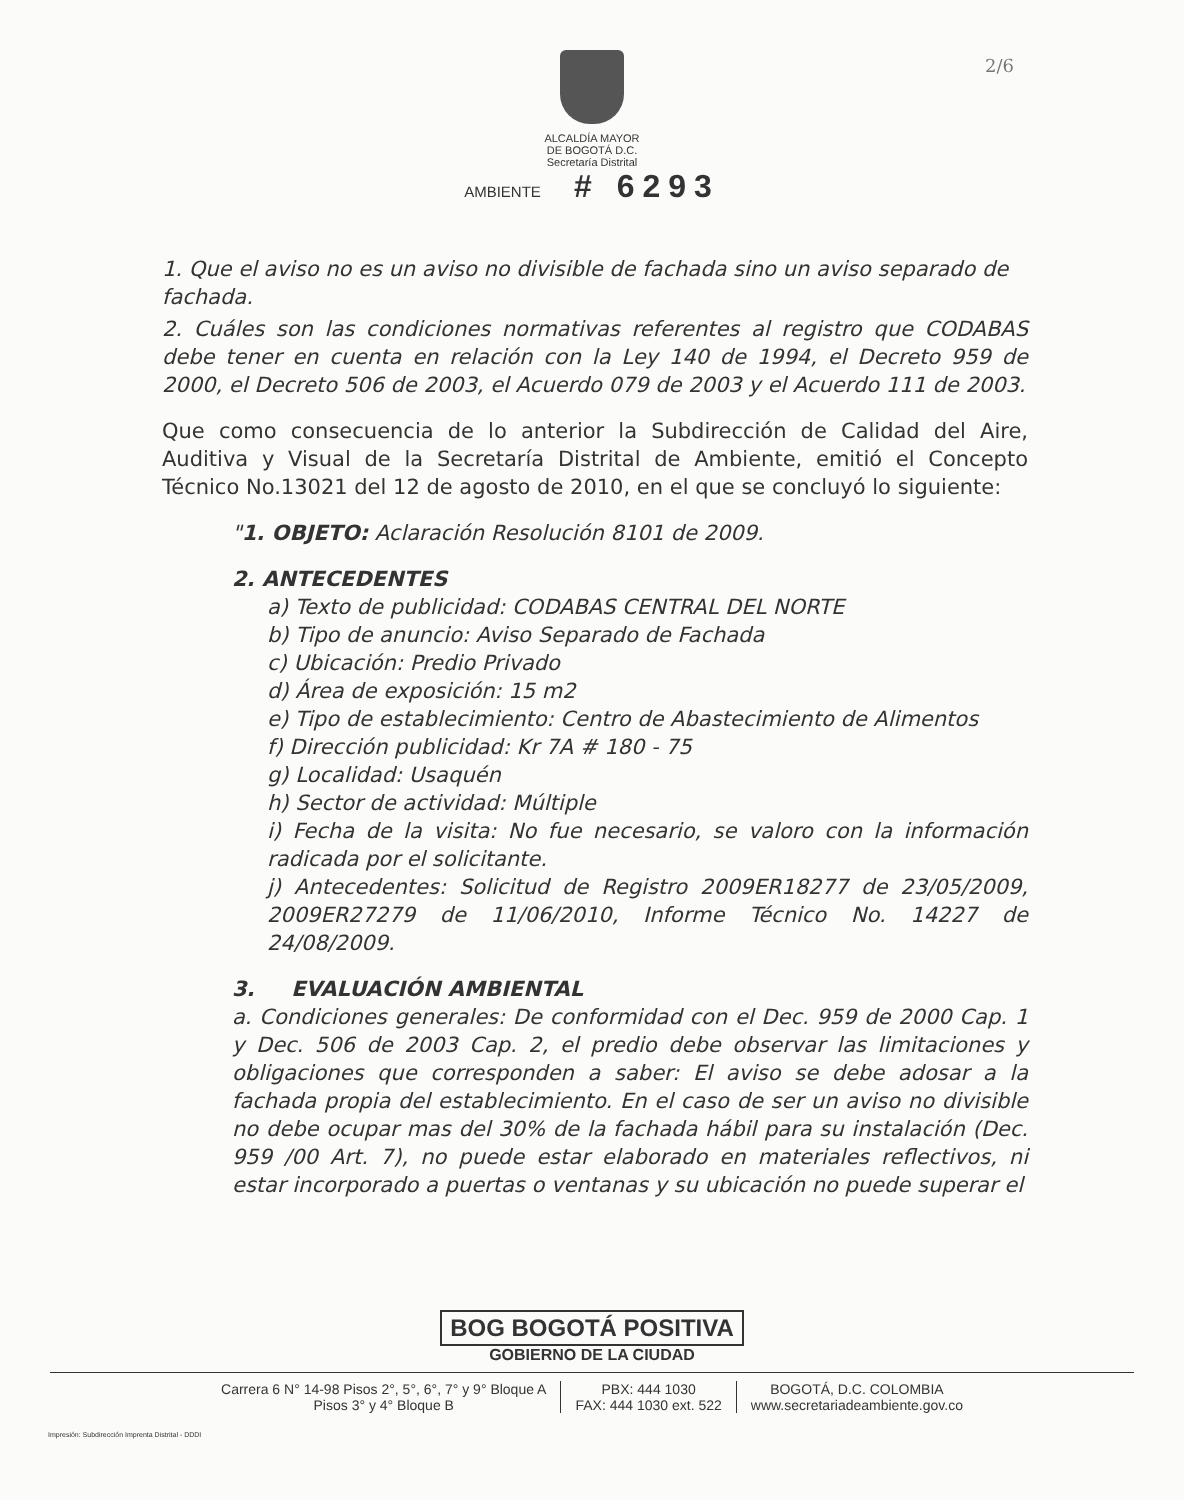2/6
ALCALDÍA MAYOR
DE BOGOTÁ D.C.
Secretaría Distrital
AMBIENTE # 6293
1. Que el aviso no es un aviso no divisible de fachada sino un aviso separado de fachada.
2. Cuáles son las condiciones normativas referentes al registro que CODABAS debe tener en cuenta en relación con la Ley 140 de 1994, el Decreto 959 de 2000, el Decreto 506 de 2003, el Acuerdo 079 de 2003 y el Acuerdo 111 de 2003.
Que como consecuencia de lo anterior la Subdirección de Calidad del Aire, Auditiva y Visual de la Secretaría Distrital de Ambiente, emitió el Concepto Técnico No.13021 del 12 de agosto de 2010, en el que se concluyó lo siguiente:
"1. OBJETO: Aclaración Resolución 8101 de 2009.
2. ANTECEDENTES
a) Texto de publicidad: CODABAS CENTRAL DEL NORTE
b) Tipo de anuncio: Aviso Separado de Fachada
c) Ubicación: Predio Privado
d) Área de exposición: 15 m2
e) Tipo de establecimiento: Centro de Abastecimiento de Alimentos
f) Dirección publicidad: Kr 7A # 180 - 75
g) Localidad: Usaquén
h) Sector de actividad: Múltiple
i) Fecha de la visita: No fue necesario, se valoro con la información radicada por el solicitante.
j) Antecedentes: Solicitud de Registro 2009ER18277 de 23/05/2009, 2009ER27279 de 11/06/2010, Informe Técnico No. 14227 de 24/08/2009.
3. EVALUACIÓN AMBIENTAL
a. Condiciones generales: De conformidad con el Dec. 959 de 2000 Cap. 1 y Dec. 506 de 2003 Cap. 2, el predio debe observar las limitaciones y obligaciones que corresponden a saber: El aviso se debe adosar a la fachada propia del establecimiento. En el caso de ser un aviso no divisible no debe ocupar mas del 30% de la fachada hábil para su instalación (Dec. 959 /00 Art. 7), no puede estar elaborado en materiales reflectivos, ni estar incorporado a puertas o ventanas y su ubicación no puede superar el
BOG BOGOTÁ POSITIVA
GOBIERNO DE LA CIUDAD
Carrera 6 N° 14-98 Pisos 2°, 5°, 6°, 7° y 9° Bloque A
Pisos 3° y 4° Bloque B
PBX: 444 1030
FAX: 444 1030 ext. 522
BOGOTÁ, D.C. COLOMBIA
www.secretariadeambiente.gov.co
Impresión: Subdirección Imprenta Distrital - DDDI